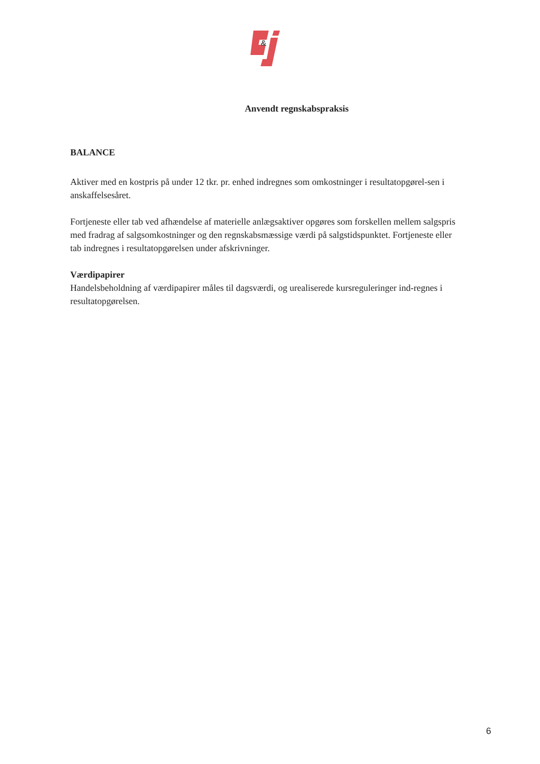&
Anvendt regnskabspraksis
BALANCE
Aktiver med en kostpris på under 12 tkr. pr. enhed indregnes som omkostninger i resultatopgørel-sen i anskaffelsesåret.
Fortjeneste eller tab ved afhændelse af materielle anlægsaktiver opgøres som forskellen mellem salgspris med fradrag af salgsomkostninger og den regnskabsmæssige værdi på salgstidspunktet. Fortjeneste eller tab indregnes i resultatopgørelsen under afskrivninger.
Værdipapirer
Handelsbeholdning af værdipapirer måles til dagsværdi, og urealiserede kursreguleringer ind-regnes i resultatopgørelsen.
6